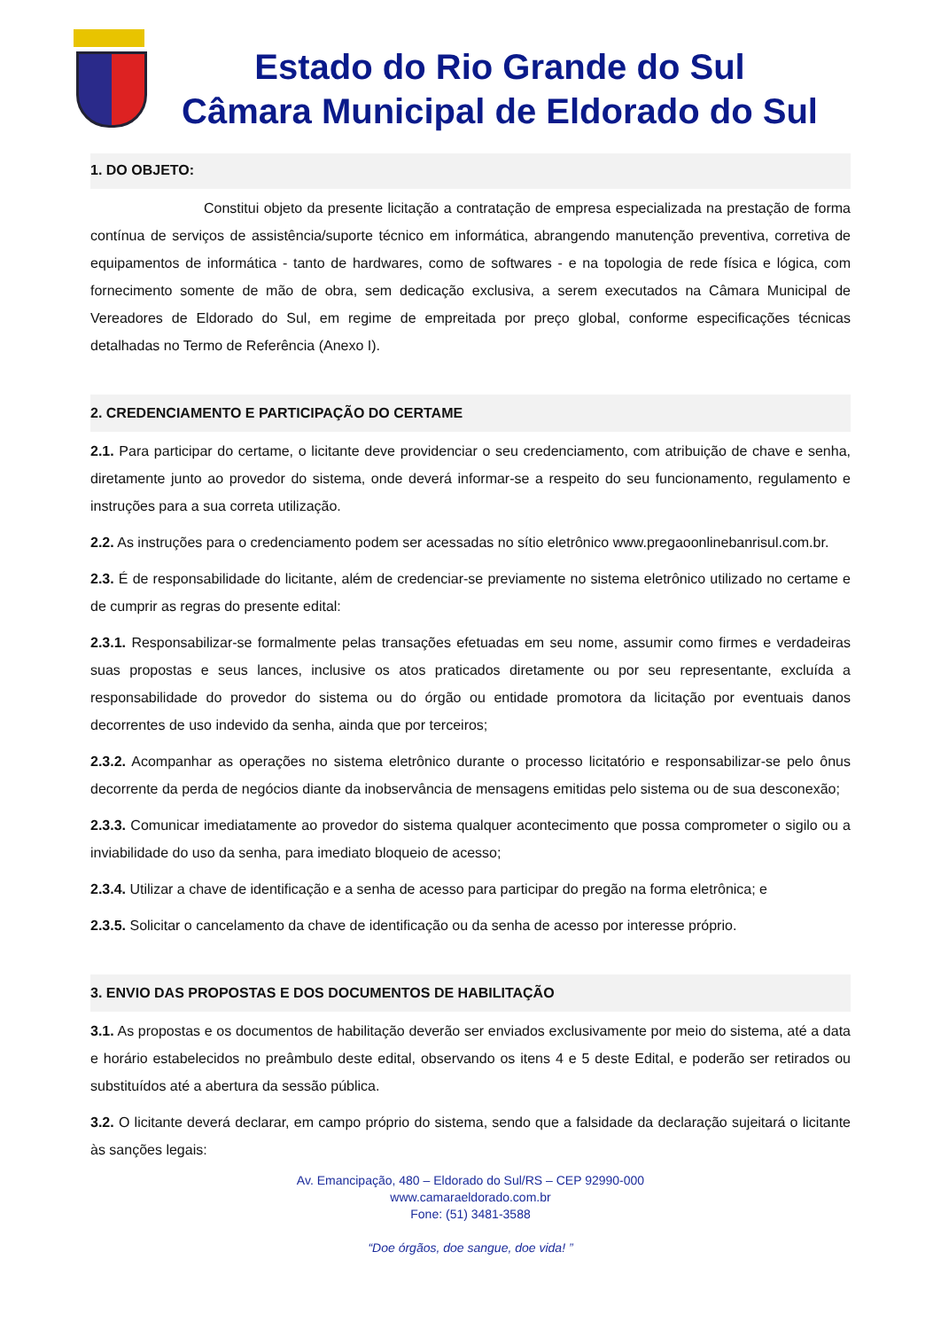Estado do Rio Grande do Sul
Câmara Municipal de Eldorado do Sul
1. DO OBJETO:
Constitui objeto da presente licitação a contratação de empresa especializada na prestação de forma contínua de serviços de assistência/suporte técnico em informática, abrangendo manutenção preventiva, corretiva de equipamentos de informática - tanto de hardwares, como de softwares - e na topologia de rede física e lógica, com fornecimento somente de mão de obra, sem dedicação exclusiva, a serem executados na Câmara Municipal de Vereadores de Eldorado do Sul, em regime de empreitada por preço global, conforme especificações técnicas detalhadas no Termo de Referência (Anexo I).
2. CREDENCIAMENTO E PARTICIPAÇÃO DO CERTAME
2.1. Para participar do certame, o licitante deve providenciar o seu credenciamento, com atribuição de chave e senha, diretamente junto ao provedor do sistema, onde deverá informar-se a respeito do seu funcionamento, regulamento e instruções para a sua correta utilização.
2.2. As instruções para o credenciamento podem ser acessadas no sítio eletrônico www.pregaoonlinebanrisul.com.br.
2.3. É de responsabilidade do licitante, além de credenciar-se previamente no sistema eletrônico utilizado no certame e de cumprir as regras do presente edital:
2.3.1. Responsabilizar-se formalmente pelas transações efetuadas em seu nome, assumir como firmes e verdadeiras suas propostas e seus lances, inclusive os atos praticados diretamente ou por seu representante, excluída a responsabilidade do provedor do sistema ou do órgão ou entidade promotora da licitação por eventuais danos decorrentes de uso indevido da senha, ainda que por terceiros;
2.3.2. Acompanhar as operações no sistema eletrônico durante o processo licitatório e responsabilizar-se pelo ônus decorrente da perda de negócios diante da inobservância de mensagens emitidas pelo sistema ou de sua desconexão;
2.3.3. Comunicar imediatamente ao provedor do sistema qualquer acontecimento que possa comprometer o sigilo ou a inviabilidade do uso da senha, para imediato bloqueio de acesso;
2.3.4. Utilizar a chave de identificação e a senha de acesso para participar do pregão na forma eletrônica; e
2.3.5. Solicitar o cancelamento da chave de identificação ou da senha de acesso por interesse próprio.
3. ENVIO DAS PROPOSTAS E DOS DOCUMENTOS DE HABILITAÇÃO
3.1. As propostas e os documentos de habilitação deverão ser enviados exclusivamente por meio do sistema, até a data e horário estabelecidos no preâmbulo deste edital, observando os itens 4 e 5 deste Edital, e poderão ser retirados ou substituídos até a abertura da sessão pública.
3.2. O licitante deverá declarar, em campo próprio do sistema, sendo que a falsidade da declaração sujeitará o licitante às sanções legais:
Av. Emancipação, 480 – Eldorado do Sul/RS – CEP 92990-000
www.camaraeldorado.com.br
Fone: (51) 3481-3588
“Doe órgãos, doe sangue, doe vida! ”